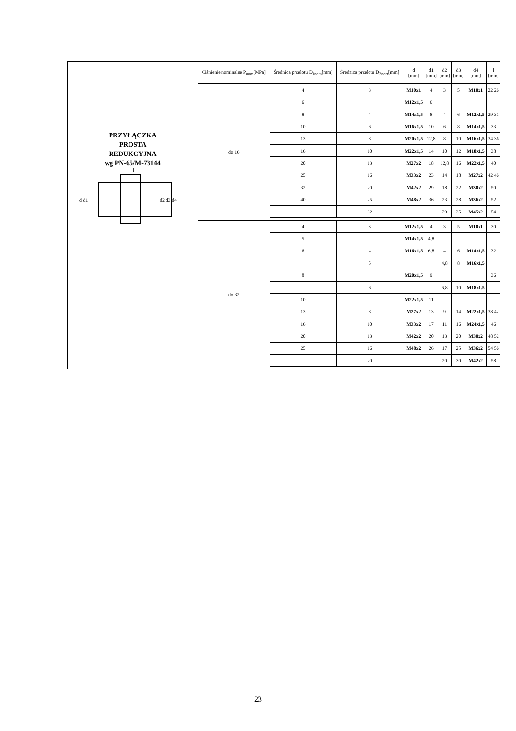| PRZYŁĄCZKA PROSTA REDUKCYJNA wg PN-65/M-73144 d d1 d2 d3 d4 l | Ciśnienie nominalne P<sub>nom</sub>[MPa] | Średnica przelotu D<sub>1nom</sub>[mm] | Średnica przelotu D<sub>2nom</sub>[mm] | d [mm] | d1 [mm] | d2 [mm] | d3 [mm] | d4 [mm] | l [mm] |
| | do 16 | 4 | 3 | M10x1 | 4 | 3 | 5 | M10x1 | 22 26 |
| | | 6 | | M12x1,5 | 6 | | | | |
| | | 8 | 4 | M14x1,5 | 8 | 4 | 6 | M12x1,5 | 29 31 |
| | | 10 | 6 | M16x1,5 | 10 | 6 | 8 | M14x1,5 | 33 |
| | | 13 | 8 | M20x1,5 | 12,8 | 8 | 10 | M16x1,5 | 34 36 |
| | | 16 | 10 | M22x1,5 | 14 | 10 | 12 | M18x1,5 | 38 |
| | | 20 | 13 | M27x2 | 18 | 12,8 | 16 | M22x1,5 | 40 |
| | | 25 | 16 | M33x2 | 23 | 14 | 18 | M27x2 | 42 46 |
| | | 32 | 20 | M42x2 | 29 | 18 | 22 | M30x2 | 50 |
| | | 40 | 25 | M48x2 | 36 | 23 | 28 | M36x2 | 52 |
| | | | 32 | | | 29 | 35 | M45x2 | 54 |
| | do 32 | 4 | 3 | M12x1,5 | 4 | 3 | 5 | M10x1 | 30 |
| | | 5 | | M14x1,5 | 4,8 | | | | |
| | | 6 | 4 | M16x1,5 | 6,8 | 4 | 6 | M14x1,5 | 32 |
| | | | 5 | | | 4,8 | 8 | M16x1,5 | |
| | | 8 | | M20x1,5 | 9 | | | | 36 |
| | | | 6 | | | 6,8 | 10 | M18x1,5 | |
| | | 10 | | M22x1,5 | 11 | | | | |
| | | 13 | 8 | M27x2 | 13 | 9 | 14 | M22x1,5 | 38 42 |
| | | 16 | 10 | M33x2 | 17 | 11 | 16 | M24x1,5 | 46 |
| | | 20 | 13 | M42x2 | 20 | 13 | 20 | M30x2 | 48 52 |
| | | 25 | 16 | M48x2 | 26 | 17 | 25 | M36x2 | 54 56 |
| | | | 20 | | | 20 | 30 | M42x2 | 58 |
23